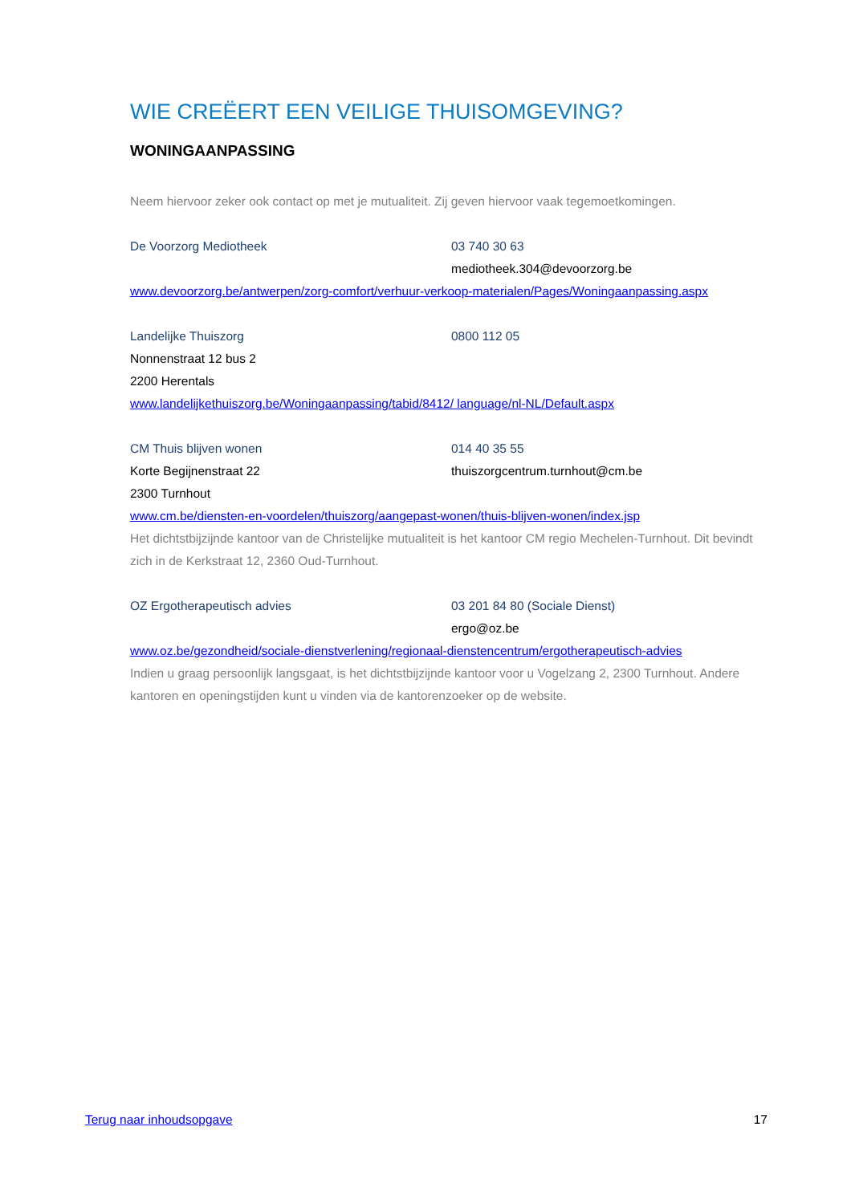WIE CREËERT EEN VEILIGE THUISOMGEVING?
WONINGAANPASSING
Neem hiervoor zeker ook contact op met je mutualiteit. Zij geven hiervoor vaak tegemoetkomingen.
De Voorzorg Mediotheek 03 740 30 63
mediotheek.304@devoorzorg.be
www.devoorzorg.be/antwerpen/zorg-comfort/verhuur-verkoop-materialen/Pages/Woningaanpassing.aspx
Landelijke Thuiszorg 0800 112 05
Nonnenstraat 12 bus 2
2200 Herentals
www.landelijkethuiszorg.be/Woningaanpassing/tabid/8412/ language/nl-NL/Default.aspx
CM Thuis blijven wonen 014 40 35 55
Korte Begijnenstraat 22 thuiszorgcentrum.turnhout@cm.be
2300 Turnhout
www.cm.be/diensten-en-voordelen/thuiszorg/aangepast-wonen/thuis-blijven-wonen/index.jsp
Het dichtstbijzijnde kantoor van de Christelijke mutualiteit is het kantoor CM regio Mechelen-Turnhout. Dit bevindt zich in de Kerkstraat 12, 2360 Oud-Turnhout.
OZ Ergotherapeutisch advies 03 201 84 80 (Sociale Dienst)
ergo@oz.be
www.oz.be/gezondheid/sociale-dienstverlening/regionaal-dienstencentrum/ergotherapeutisch-advies
Indien u graag persoonlijk langsgaat, is het dichtstbijzijnde kantoor voor u Vogelzang 2, 2300 Turnhout. Andere kantoren en openingstijden kunt u vinden via de kantorenzoeker op de website.
Terug naar inhoudsopgave 17